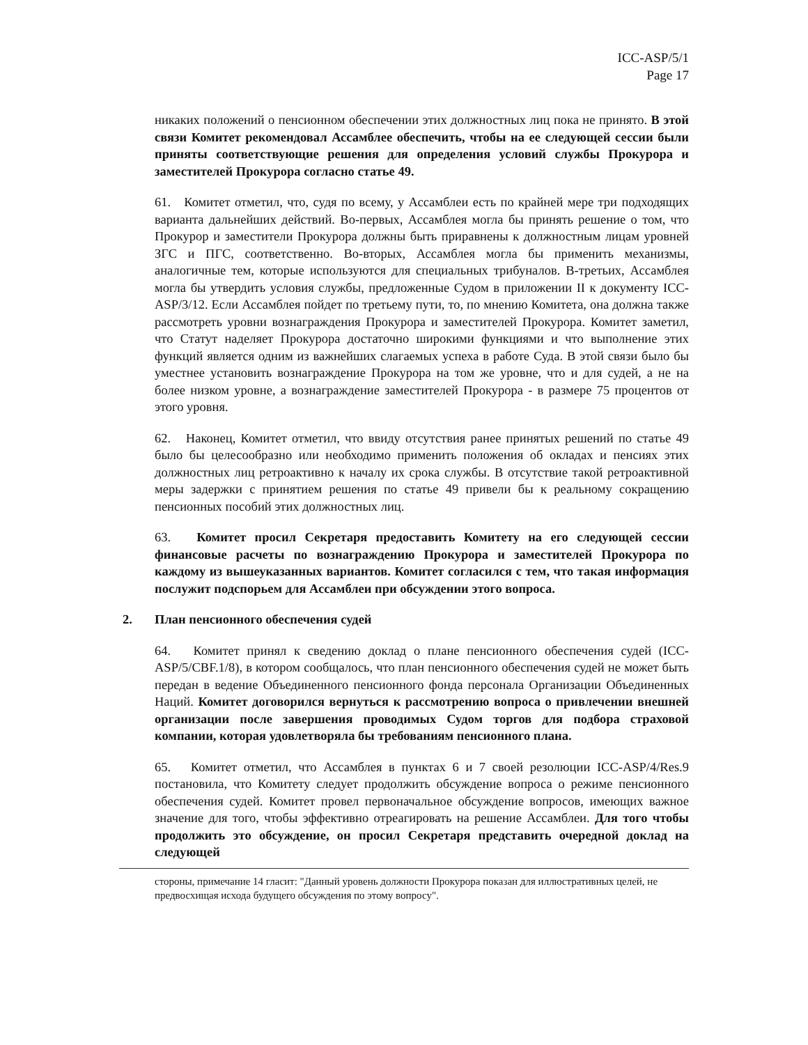ICC-ASP/5/1
Page 17
никаких положений о пенсионном обеспечении этих должностных лиц пока не принято. В этой связи Комитет рекомендовал Ассамблее обеспечить, чтобы на ее следующей сессии были приняты соответствующие решения для определения условий службы Прокурора и заместителей Прокурора согласно статье 49.
61. Комитет отметил, что, судя по всему, у Ассамблеи есть по крайней мере три подходящих варианта дальнейших действий. Во-первых, Ассамблея могла бы принять решение о том, что Прокурор и заместители Прокурора должны быть приравнены к должностным лицам уровней ЗГС и ПГС, соответственно. Во-вторых, Ассамблея могла бы применить механизмы, аналогичные тем, которые используются для специальных трибуналов. В-третьих, Ассамблея могла бы утвердить условия службы, предложенные Судом в приложении II к документу ICC-ASP/3/12. Если Ассамблея пойдет по третьему пути, то, по мнению Комитета, она должна также рассмотреть уровни вознаграждения Прокурора и заместителей Прокурора. Комитет заметил, что Статут наделяет Прокурора достаточно широкими функциями и что выполнение этих функций является одним из важнейших слагаемых успеха в работе Суда. В этой связи было бы уместнее установить вознаграждение Прокурора на том же уровне, что и для судей, а не на более низком уровне, а вознаграждение заместителей Прокурора - в размере 75 процентов от этого уровня.
62. Наконец, Комитет отметил, что ввиду отсутствия ранее принятых решений по статье 49 было бы целесообразно или необходимо применить положения об окладах и пенсиях этих должностных лиц ретроактивно к началу их срока службы. В отсутствие такой ретроактивной меры задержки с принятием решения по статье 49 привели бы к реальному сокращению пенсионных пособий этих должностных лиц.
63. Комитет просил Секретаря предоставить Комитету на его следующей сессии финансовые расчеты по вознаграждению Прокурора и заместителей Прокурора по каждому из вышеуказанных вариантов. Комитет согласился с тем, что такая информация послужит подспорьем для Ассамблеи при обсуждении этого вопроса.
2. План пенсионного обеспечения судей
64. Комитет принял к сведению доклад о плане пенсионного обеспечения судей (ICC-ASP/5/CBF.1/8), в котором сообщалось, что план пенсионного обеспечения судей не может быть передан в ведение Объединенного пенсионного фонда персонала Организации Объединенных Наций. Комитет договорился вернуться к рассмотрению вопроса о привлечении внешней организации после завершения проводимых Судом торгов для подбора страховой компании, которая удовлетворяла бы требованиям пенсионного плана.
65. Комитет отметил, что Ассамблея в пунктах 6 и 7 своей резолюции ICC-ASP/4/Res.9 постановила, что Комитету следует продолжить обсуждение вопроса о режиме пенсионного обеспечения судей. Комитет провел первоначальное обсуждение вопросов, имеющих важное значение для того, чтобы эффективно отреагировать на решение Ассамблеи. Для того чтобы продолжить это обсуждение, он просил Секретаря представить очередной доклад на следующей
стороны, примечание 14 гласит: "Данный уровень должности Прокурора показан для иллюстративных целей, не предвосхищая исхода будущего обсуждения по этому вопросу".